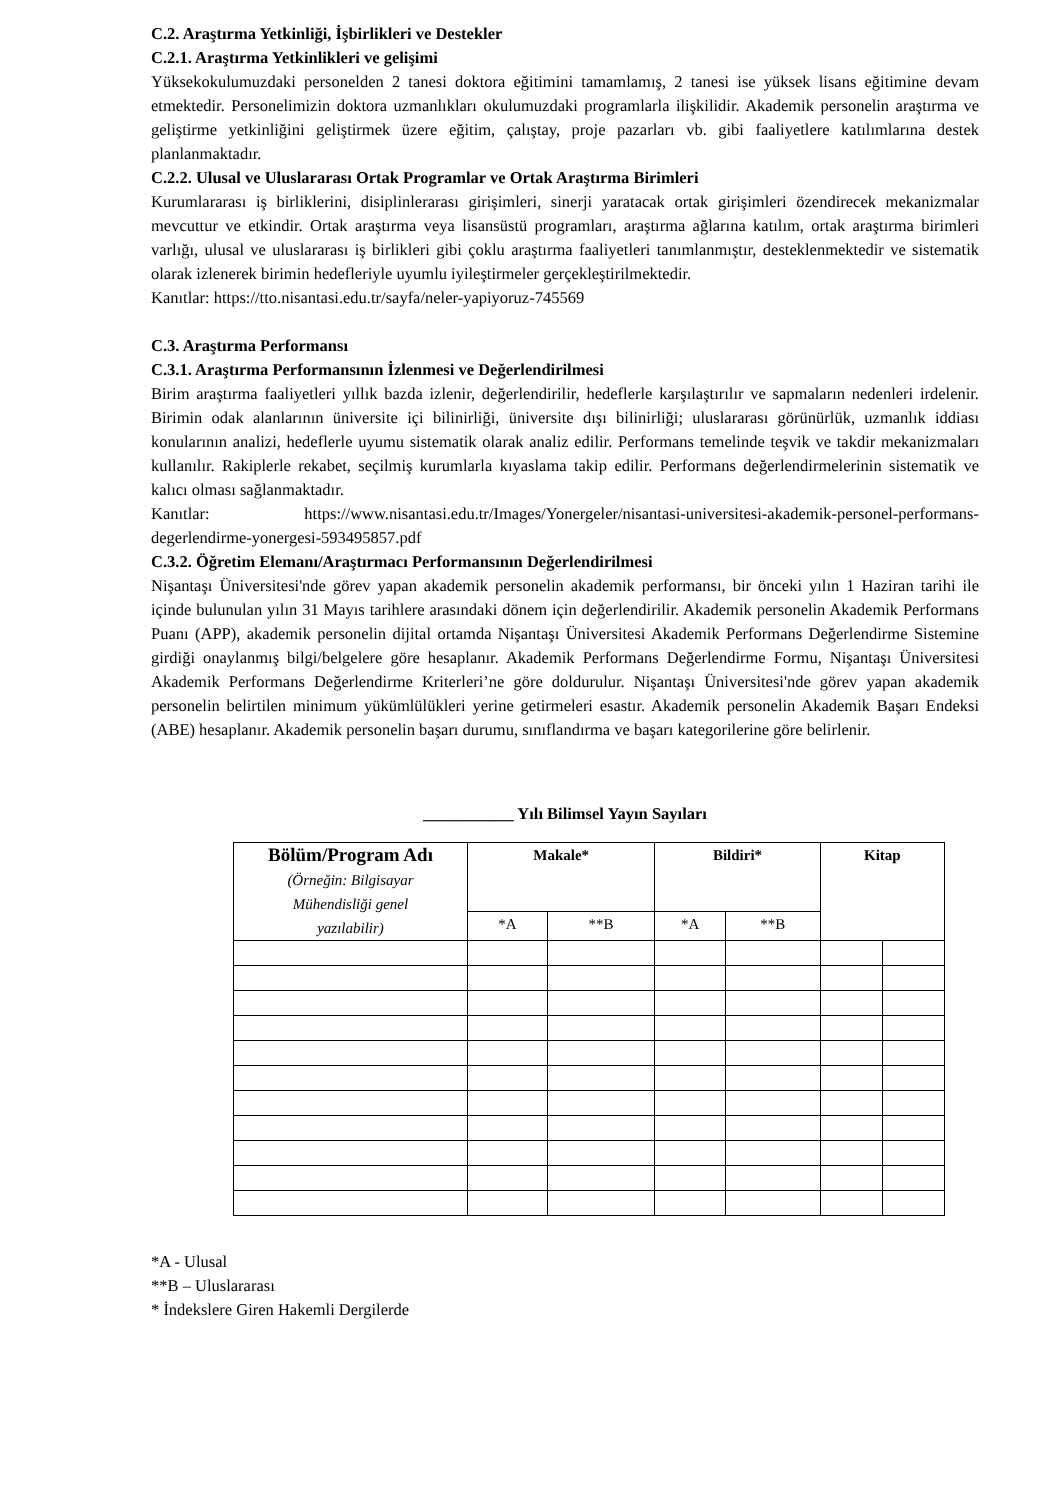C.2. Araştırma Yetkinliği, İşbirlikleri ve Destekler
C.2.1. Araştırma Yetkinlikleri ve gelişimi
Yüksekokulumuzdaki personelden 2 tanesi doktora eğitimini tamamlamış, 2 tanesi ise yüksek lisans eğitimine devam etmektedir. Personelimizin doktora uzmanlıkları okulumuzdaki programlarla ilişkilidir. Akademik personelin araştırma ve geliştirme yetkinliğini geliştirmek üzere eğitim, çalıştay, proje pazarları vb. gibi faaliyetlere katılımlarına destek planlanmaktadır.
C.2.2. Ulusal ve Uluslararası Ortak Programlar ve Ortak Araştırma Birimleri
Kurumlararası iş birliklerini, disiplinlerarası girişimleri, sinerji yaratacak ortak girişimleri özendirecek mekanizmalar mevcuttur ve etkindir. Ortak araştırma veya lisansüstü programları, araştırma ağlarına katılım, ortak araştırma birimleri varlığı, ulusal ve uluslararası iş birlikleri gibi çoklu araştırma faaliyetleri tanımlanmıştır, desteklenmektedir ve sistematik olarak izlenerek birimin hedefleriyle uyumlu iyileştirmeler gerçekleştirilmektedir.
Kanıtlar: https://tto.nisantasi.edu.tr/sayfa/neler-yapiyoruz-745569
C.3. Araştırma Performansı
C.3.1. Araştırma Performansının İzlenmesi ve Değerlendirilmesi
Birim araştırma faaliyetleri yıllık bazda izlenir, değerlendirilir, hedeflerle karşılaştırılır ve sapmaların nedenleri irdelenir. Birimin odak alanlarının üniversite içi bilinirliği, üniversite dışı bilinirliği; uluslararası görünürlük, uzmanlık iddiası konularının analizi, hedeflerle uyumu sistematik olarak analiz edilir. Performans temelinde teşvik ve takdir mekanizmaları kullanılır. Rakiplerle rekabet, seçilmiş kurumlarla kıyaslama takip edilir. Performans değerlendirmelerinin sistematik ve kalıcı olması sağlanmaktadır.
Kanıtlar: https://www.nisantasi.edu.tr/Images/Yonergeler/nisantasi-universitesi-akademik-personel-performans-degerlendirme-yonergesi-593495857.pdf
C.3.2. Öğretim Elemanı/Araştırmacı Performansının Değerlendirilmesi
Nişantaşı Üniversitesi'nde görev yapan akademik personelin akademik performansı, bir önceki yılın 1 Haziran tarihi ile içinde bulunulan yılın 31 Mayıs tarihlere arasındaki dönem için değerlendirilir. Akademik personelin Akademik Performans Puanı (APP), akademik personelin dijital ortamda Nişantaşı Üniversitesi Akademik Performans Değerlendirme Sistemine girdiği onaylanmış bilgi/belgelere göre hesaplanır. Akademik Performans Değerlendirme Formu, Nişantaşı Üniversitesi Akademik Performans Değerlendirme Kriterleri’ne göre doldurulur. Nişantaşı Üniversitesi'nde görev yapan akademik personelin belirtilen minimum yükümlülükleri yerine getirmeleri esastır. Akademik personelin Akademik Başarı Endeksi (ABE) hesaplanır. Akademik personelin başarı durumu, sınıflandırma ve başarı kategorilerine göre belirlenir.
___________ Yılı Bilimsel Yayın Sayıları
| Bölüm/Program Adı (Örneğin: Bilgisayar Mühendisliği genel yazılabilir) | Makale* | | Bildiri* | | Kitap | |
| --- | --- | --- | --- | --- | --- | --- |
| | *A | **B | *A | **B | | |
*A - Ulusal
**B – Uluslararası
* İndekslere Giren Hakemli Dergilerde